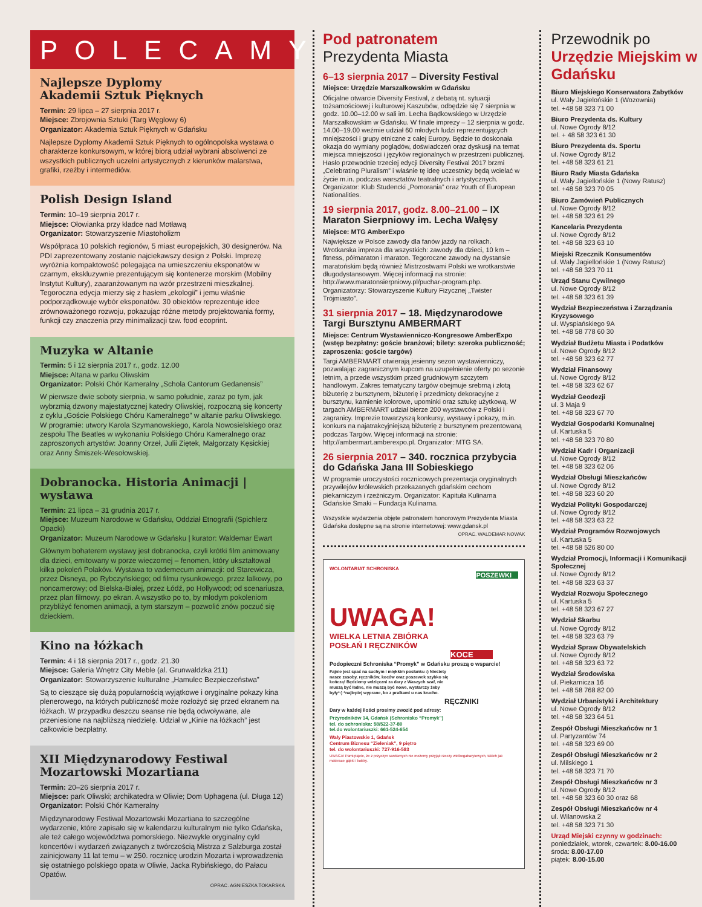POLECAMY
Najlepsze Dyplomy
Akademii Sztuk Pięknych
Termin: 29 lipca – 27 sierpnia 2017 r.
Miejsce: Zbrojownia Sztuki (Targ Węglowy 6)
Organizator: Akademia Sztuk Pięknych w Gdańsku
Najlepsze Dyplomy Akademii Sztuk Pięknych to ogólnopolska wystawa o charakterze konkursowym, w której biorą udział wybrani absolwenci ze wszystkich publicznych uczelni artystycznych z kierunków malarstwa, grafiki, rzeźby i intermediów.
Polish Design Island
Termin: 10–19 sierpnia 2017 r.
Miejsce: Ołowianka przy kładce nad Motławą
Organizator: Stowarzyszenie Miastoholizm
Współpraca 10 polskich regionów, 5 miast europejskich, 30 designerów. Na PDI zaprezentowany zostanie najciekawszy design z Polski. Imprezę wyróżnia kompaktowość polegająca na umieszczeniu eksponatów w czarnym, ekskluzywnie prezentującym się kontenerze morskim (Mobilny Instytut Kultury), zaaranżowanym na wzór przestrzeni mieszkalnej. Tegoroczna edycja mierzy się z hasłem „ekologii” i jemu właśnie podporządkowuje wybór eksponatów. 30 obiektów reprezentuje idee zrównoważonego rozwoju, pokazując różne metody projektowania formy, funkcji czy znaczenia przy minimalizacji tzw. food ecoprint.
Muzyka w Altanie
Termin: 5 i 12 sierpnia 2017 r., godz. 12.00
Miejsce: Altana w parku Oliwskim
Organizator: Polski Chór Kameralny „Schola Cantorum Gedanensis”
W pierwsze dwie soboty sierpnia, w samo południe, zaraz po tym, jak wybrzmią dzwony majestatycznej katedry Oliwskiej, rozpoczną się koncerty z cyklu „Goście Polskiego Chóru Kameralnego” w altanie parku Oliwskiego. W programie: utwory Karola Szymanowskiego, Karola Nowosielskiego oraz zespołu The Beatles w wykonaniu Polskiego Chóru Kameralnego oraz zaproszonych artystów: Joanny Orzeł, Julii Ziętek, Małgorzaty Kęsickiej oraz Anny Śmiszek-Wesołowskiej.
Dobranocka. Historia Animacji | wystawa
Termin: 21 lipca – 31 grudnia 2017 r.
Miejsce: Muzeum Narodowe w Gdańsku, Oddział Etnografii (Spichlerz Opacki)
Organizator: Muzeum Narodowe w Gdańsku | kurator: Waldemar Ewart
Głównym bohaterem wystawy jest dobranocka, czyli krótki film animowany dla dzieci, emitowany w porze wieczornej – fenomen, który ukształtował kilka pokoleń Polaków. Wystawa to vademecum animacji: od Starewicza, przez Disneya, po Rybczyńskiego; od filmu rysunkowego, przez lalkowy, po noncamerowy; od Bielska-Białej, przez Łódź, po Hollywood; od scenariusza, przez plan filmowy, po ekran. A wszystko po to, by młodym pokoleniom przybliżyć fenomen animacji, a tym starszym – pozwolić znów poczuć się dzieckiem.
Kino na łóżkach
Termin: 4 i 18 sierpnia 2017 r., godz. 21.30
Miejsce: Galeria Wnętrz City Meble (al. Grunwaldzka 211)
Organizator: Stowarzyszenie kulturalne „Hamulec Bezpieczeństwa”
Są to cieszące się dużą popularnością wyjątkowe i oryginalne pokazy kina plenerowego, na których publiczność może rozłożyć się przed ekranem na łóżkach. W przypadku deszczu seanse nie będą odwoływane, ale przeniesione na najbliższą niedzielę. Udział w „Kinie na łóżkach” jest całkowicie bezpłatny.
XII Międzynarodowy Festiwal
Mozartowski Mozartiana
Termin: 20–26 sierpnia 2017 r.
Miejsce: park Oliwski; archikatedra w Oliwie; Dom Uphagena (ul. Długa 12)
Organizator: Polski Chór Kameralny
Międzynarodowy Festiwal Mozartowski Mozartiana to szczególne wydarzenie, które zapisało się w kalendarzu kulturalnym nie tylko Gdańska, ale też całego województwa pomorskiego. Niezwykle oryginalny cykl koncertów i wydarzeń związanych z twórczością Mistrza z Salzburga został zainicjowany 11 lat temu – w 250. rocznicę urodzin Mozarta i wprowadzenia się ostatniego polskiego opata w Oliwie, Jacka Rybińskiego, do Pałacu Opatów.
OPRAC. AGNIESZKA TOKARSKA
Pod patronatem
Prezydenta Miasta
6–13 sierpnia 2017 – Diversity Festival
Miejsce: Urzędzie Marszałkowskim w Gdańsku
Oficjalne otwarcie Diversity Festival, z debatą nt. sytuacji tożsamościowej i kulturowej Kaszubów, odbędzie się 7 sierpnia w godz. 10.00–12.00 w sali im. Lecha Bądkowskiego w Urzędzie Marszałkowskim w Gdańsku. W finale imprezy – 12 sierpnia w godz. 14.00–19.00 weźmie udział 60 młodych ludzi reprezentujących mniejszości i grupy etniczne z całej Europy. Będzie to doskonała okazja do wymiany poglądów, doświadczeń oraz dyskusji na temat miejsca mniejszości i języków regionalnych w przestrzeni publicznej. Hasło przewodnie trzeciej edycji Diversity Festival 2017 brzmi „Celebrating Pluralism” i właśnie tę ideę uczestnicy będą wcielać w życie m.in. podczas warsztatów teatralnych i artystycznych. Organizator: Klub Studencki „Pomorania” oraz Youth of European Nationalities.
19 sierpnia 2017, godz. 8.00–21.00 – IX Maraton Sierpniowy im. Lecha Wałęsy
Miejsce: MTG AmberExpo
Największe w Polsce zawody dla fanów jazdy na rolkach. Wrotkarska impreza dla wszystkich: zawody dla dzieci, 10 km – fitness, półmaraton i maraton. Tegoroczne zawody na dystansie maratońskim będą również Mistrzostwami Polski we wrotkarstwie długodystansowym. Więcej informacji na stronie: http://www.maratonsierpniowy.pl/puchar-program.php. Organizatorzy: Stowarzyszenie Kultury Fizycznej „Twister Trójmiasto”.
31 sierpnia 2017 – 18. Międzynarodowe Targi Bursztynu AMBERMART
Miejsce: Centrum Wystawienniczo-Kongresowe AmberExpo (wstęp bezpłatny: goście branżowi; bilety: szeroka publiczność; zaproszenia: goście targów)
Targi AMBERMART otwierają jesienny sezon wystawienniczy, pozwalając zagranicznym kupcom na uzupełnienie oferty po sezonie letnim, a przede wszystkim przed grudniowym szczytem handlowym. Zakres tematyczny targów obejmuje srebrną i złotą biżuterię z bursztynem, biżuterię i przedmioty dekoracyjne z bursztynu, kamienie kolorowe, upominki oraz sztukę użytkową. W targach AMBERMART udział bierze 200 wystawców z Polski i zagranicy. Imprezie towarzyszą konkursy, wystawy i pokazy, m.in. konkurs na najatrakcyjniejszą biżuterię z bursztynem prezentowaną podczas Targów. Więcej informacji na stronie: http://ambermart.amberexpo.pl. Organizator: MTG SA.
26 sierpnia 2017 – 340. rocznica przybycia do Gdańska Jana III Sobieskiego
W programie uroczystości rocznicowych prezentacja oryginalnych przywilejów królewskich przekazanych gdańskim cechom piekarniczym i rzeźniczym. Organizator: Kapituła Kulinarna Gdańskie Smaki – Fundacja Kulinarna.
Wszystkie wydarzenia objęte patronatem honorowym Prezydenta Miasta Gdańska dostępne są na stronie internetowej: www.gdansk.pl
OPRAC. WALDEMAR NOWAK
WOLONTARIAT SCHRONISKA
POSZEWKI
UWAGA!
WIELKA LETNIA ZBIÓRKA
POSŁAŃ I RĘCZNIKÓW
KOCE
Podopieczni Schroniska “Promyk” w Gdańsku proszą o wsparcie!
Fajnie jest spać na suchym i miękkim posłanku :) Niestety nasze zasoby, ręczników, koców oraz poszewek szybko się kończą! Będziemy wdzięczni za dary z Waszych szaf, nie muszą być ładne, nie muszą być nowe, wystarczy żeby były*:) *najlepiej wyprane, bo z pralkami u nas krucho.
RĘCZNIKI
Dary w każdej ilości prosimy zwozić pod adresy:
Przyrodników 14, Gdańsk (Schronisko “Promyk”)
tel. do schroniska: 58/522-37-80
tel.do wolontariuszki: 661-524-654
Wały Piastowskie 1, Gdańsk
Centrum Biznesu “Zieleniak”, 9 piętro
tel. do wolontariuszki: 727-916-583
UWAGA! Pamiętajcie, że z przyczyn sanitarnych nie możemy przyjąć rzeczy wielkogabarytowych, takich jak materace gąbki i kołdry.
Przewodnik po
Urzędzie Miejskim w Gdańsku
Biuro Miejskiego Konserwatora Zabytków
ul. Wały Jagielońskie 1 (Wozownia)
tel. +48 58 323 71 00
Biuro Prezydenta ds. Kultury
ul. Nowe Ogrody 8/12
tel. + 48 58 323 61 30
Biuro Prezydenta ds. Sportu
ul. Nowe Ogrody 8/12
tel. +48 58 323 61 21
Biuro Rady Miasta Gdańska
ul. Wały Jagiellońskie 1 (Nowy Ratusz)
tel. +48 58 323 70 05
Biuro Zamówień Publicznych
ul. Nowe Ogrody 8/12
tel. +48 58 323 61 29
Kancelaria Prezydenta
ul. Nowe Ogrody 8/12
tel. +48 58 323 63 10
Miejski Rzecznik Konsumentów
ul. Wały Jagiellońskie 1 (Nowy Ratusz)
tel. +48 58 323 70 11
Urząd Stanu Cywilnego
ul. Nowe Ogrody 8/12
tel. +48 58 323 61 39
Wydział Bezpieczeństwa i Zarządzania Kryzysowego
ul. Wyspiańskiego 9A
tel. +48 58 778 60 30
Wydział Budżetu Miasta i Podatków
ul. Nowe Ogrody 8/12
tel. +48 58 323 62 77
Wydział Finansowy
ul. Nowe Ogrody 8/12
tel. +48 58 323 62 67
Wydział Geodezji
ul. 3 Maja 9
tel. +48 58 323 67 70
Wydział Gospodarki Komunalnej
ul. Kartuska 5
tel. +48 58 323 70 80
Wydział Kadr i Organizacji
ul. Nowe Ogrody 8/12
tel. +48 58 323 62 06
Wydział Obsługi Mieszkańców
ul. Nowe Ogrody 8/12
tel. +48 58 323 60 20
Wydział Polityki Gospodarczej
ul. Nowe Ogrody 8/12
tel. +48 58 323 63 22
Wydział Programów Rozwojowych
ul. Kartuska 5
tel. +48 58 526 80 00
Wydział Promocji, Informacji i Komunikacji Społecznej
ul. Nowe Ogrody 8/12
tel. +48 58 323 63 37
Wydział Rozwoju Społecznego
ul. Kartuska 5
tel. +48 58 323 67 27
Wydział Skarbu
ul. Nowe Ogrody 8/12
tel. +48 58 323 63 79
Wydział Spraw Obywatelskich
ul. Nowe Ogrody 8/12
tel. +48 58 323 63 72
Wydział Środowiska
ul. Piekarnicza 16
tel. +48 58 768 82 00
Wydział Urbanistyki i Architektury
ul. Nowe Ogrody 8/12
tel. +48 58 323 64 51
Zespół Obsługi Mieszkańców nr 1
ul. Partyzantów 74
tel. +48 58 323 69 00
Zespół Obsługi Mieszkańców nr 2
ul. Milskiego 1
tel. +48 58 323 71 70
Zespół Obsługi Mieszkańców nr 3
ul. Nowe Ogrody 8/12
tel. +48 58 323 60 30 oraz 68
Zespół Obsługi Mieszkańców nr 4
ul. Wilanowska 2
tel. +48 58 323 71 30
Urząd Miejski czynny w godzinach:
poniedziałek, wtorek, czwartek: 8.00-16.00
środa: 8.00-17.00
piątek: 8.00-15.00